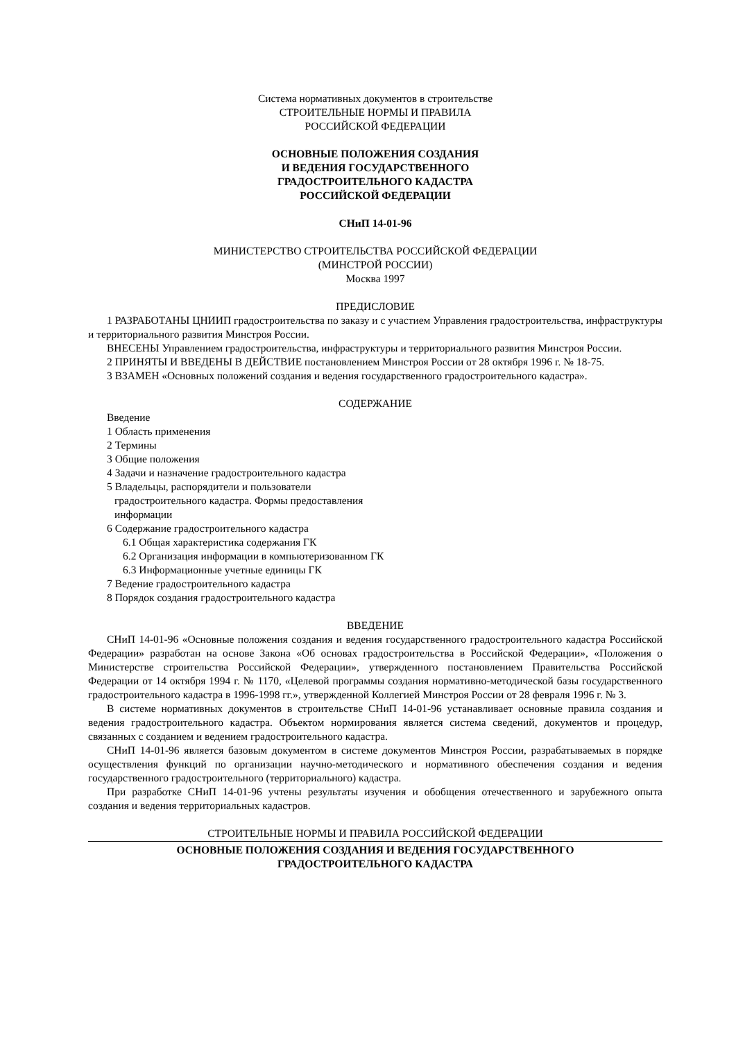Система нормативных документов в строительстве
СТРОИТЕЛЬНЫЕ НОРМЫ И ПРАВИЛА
РОССИЙСКОЙ ФЕДЕРАЦИИ
ОСНОВНЫЕ ПОЛОЖЕНИЯ СОЗДАНИЯ
И ВЕДЕНИЯ ГОСУДАРСТВЕННОГО
ГРАДОСТРОИТЕЛЬНОГО КАДАСТРА
РОССИЙСКОЙ ФЕДЕРАЦИИ
СНиП 14-01-96
МИНИСТЕРСТВО СТРОИТЕЛЬСТВА РОССИЙСКОЙ ФЕДЕРАЦИИ
(МИНСТРОЙ РОССИИ)
Москва 1997
ПРЕДИСЛОВИЕ
1 РАЗРАБОТАНЫ ЦНИИП градостроительства по заказу и с участием Управления градостроительства, инфраструктуры и территориального развития Минстроя России.
ВНЕСЕНЫ Управлением градостроительства, инфраструктуры и территориального развития Минстроя России.
2 ПРИНЯТЫ И ВВЕДЕНЫ В ДЕЙСТВИЕ постановлением Минстроя России от 28 октября 1996 г. № 18-75.
3 ВЗАМЕН «Основных положений создания и ведения государственного градостроительного кадастра».
СОДЕРЖАНИЕ
Введение
1 Область применения
2 Термины
3 Общие положения
4 Задачи и назначение градостроительного кадастра
5 Владельцы, распорядители и пользователи
градостроительного кадастра. Формы предоставления
информации
6 Содержание градостроительного кадастра
6.1 Общая характеристика содержания ГК
6.2 Организация информации в компьютеризованном ГК
6.3 Информационные учетные единицы ГК
7 Ведение градостроительного кадастра
8 Порядок создания градостроительного кадастра
ВВЕДЕНИЕ
СНиП 14-01-96 «Основные положения создания и ведения государственного градостроительного кадастра Российской Федерации» разработан на основе Закона «Об основах градостроительства в Российской Федерации», «Положения о Министерстве строительства Российской Федерации», утвержденного постановлением Правительства Российской Федерации от 14 октября 1994 г. № 1170, «Целевой программы создания нормативно-методической базы государственного градостроительного кадастра в 1996-1998 гг.», утвержденной Коллегией Минстроя России от 28 февраля 1996 г. № 3.
В системе нормативных документов в строительстве СНиП 14-01-96 устанавливает основные правила создания и ведения градостроительного кадастра. Объектом нормирования является система сведений, документов и процедур, связанных с созданием и ведением градостроительного кадастра.
СНиП 14-01-96 является базовым документом в системе документов Минстроя России, разрабатываемых в порядке осуществления функций по организации научно-методического и нормативного обеспечения создания и ведения государственного градостроительного (территориального) кадастра.
При разработке СНиП 14-01-96 учтены результаты изучения и обобщения отечественного и зарубежного опыта создания и ведения территориальных кадастров.
СТРОИТЕЛЬНЫЕ НОРМЫ И ПРАВИЛА РОССИЙСКОЙ ФЕДЕРАЦИИ
ОСНОВНЫЕ ПОЛОЖЕНИЯ СОЗДАНИЯ И ВЕДЕНИЯ ГОСУДАРСТВЕННОГО
ГРАДОСТРОИТЕЛЬНОГО КАДАСТРА